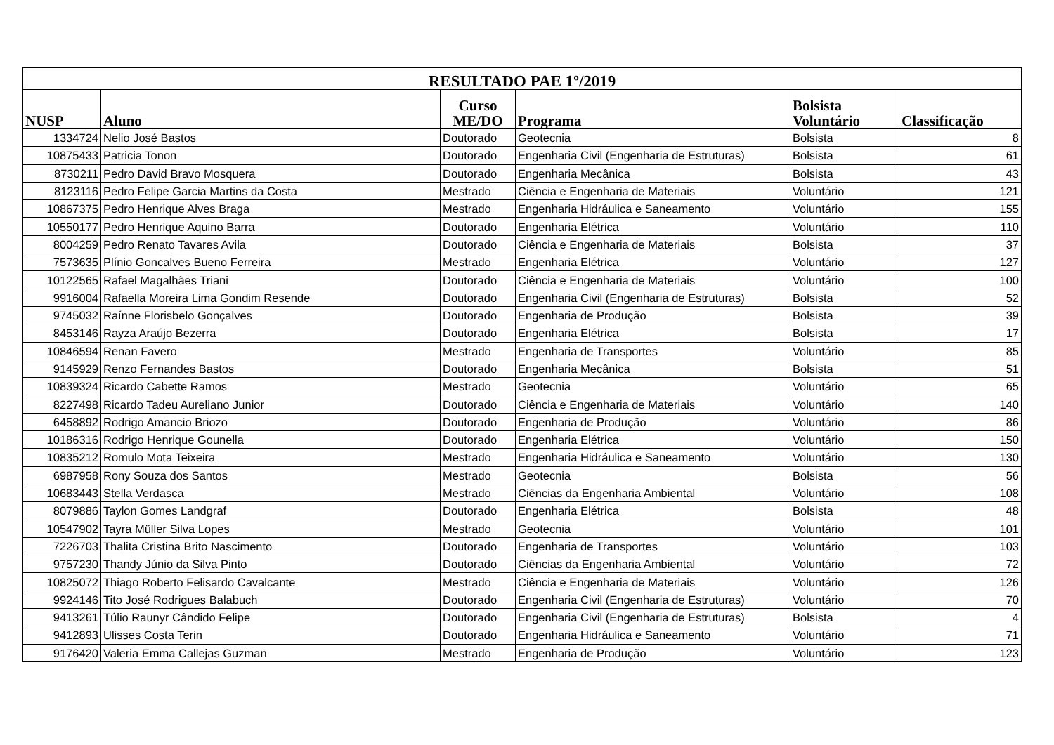| RESULTADO PAE 1º/2019 | | | | | |
| --- | --- | --- | --- | --- | --- |
| NUSP | Aluno | Curso ME/DO | Programa | Bolsista Voluntário | Classificação |
| 1334724 | Nelio José Bastos | Doutorado | Geotecnia | Bolsista | 8 |
| 10875433 | Patricia Tonon | Doutorado | Engenharia Civil (Engenharia de Estruturas) | Bolsista | 61 |
| 8730211 | Pedro David Bravo Mosquera | Doutorado | Engenharia Mecânica | Bolsista | 43 |
| 8123116 | Pedro Felipe Garcia Martins da Costa | Mestrado | Ciência e Engenharia de Materiais | Voluntário | 121 |
| 10867375 | Pedro Henrique Alves Braga | Mestrado | Engenharia Hidráulica e Saneamento | Voluntário | 155 |
| 10550177 | Pedro Henrique Aquino Barra | Doutorado | Engenharia Elétrica | Voluntário | 110 |
| 8004259 | Pedro Renato Tavares Avila | Doutorado | Ciência e Engenharia de Materiais | Bolsista | 37 |
| 7573635 | Plínio Goncalves Bueno Ferreira | Mestrado | Engenharia Elétrica | Voluntário | 127 |
| 10122565 | Rafael Magalhães Triani | Doutorado | Ciência e Engenharia de Materiais | Voluntário | 100 |
| 9916004 | Rafaella Moreira Lima Gondim Resende | Doutorado | Engenharia Civil (Engenharia de Estruturas) | Bolsista | 52 |
| 9745032 | Raínne Florisbelo Gonçalves | Doutorado | Engenharia de Produção | Bolsista | 39 |
| 8453146 | Rayza Araújo Bezerra | Doutorado | Engenharia Elétrica | Bolsista | 17 |
| 10846594 | Renan Favero | Mestrado | Engenharia de Transportes | Voluntário | 85 |
| 9145929 | Renzo Fernandes Bastos | Doutorado | Engenharia Mecânica | Bolsista | 51 |
| 10839324 | Ricardo Cabette Ramos | Mestrado | Geotecnia | Voluntário | 65 |
| 8227498 | Ricardo Tadeu Aureliano Junior | Doutorado | Ciência e Engenharia de Materiais | Voluntário | 140 |
| 6458892 | Rodrigo Amancio Briozo | Doutorado | Engenharia de Produção | Voluntário | 86 |
| 10186316 | Rodrigo Henrique Gounella | Doutorado | Engenharia Elétrica | Voluntário | 150 |
| 10835212 | Romulo Mota Teixeira | Mestrado | Engenharia Hidráulica e Saneamento | Voluntário | 130 |
| 6987958 | Rony Souza dos Santos | Mestrado | Geotecnia | Bolsista | 56 |
| 10683443 | Stella Verdasca | Mestrado | Ciências da Engenharia Ambiental | Voluntário | 108 |
| 8079886 | Taylon Gomes Landgraf | Doutorado | Engenharia Elétrica | Bolsista | 48 |
| 10547902 | Tayra Müller Silva Lopes | Mestrado | Geotecnia | Voluntário | 101 |
| 7226703 | Thalita Cristina Brito Nascimento | Doutorado | Engenharia de Transportes | Voluntário | 103 |
| 9757230 | Thandy Júnio da Silva Pinto | Doutorado | Ciências da Engenharia Ambiental | Voluntário | 72 |
| 10825072 | Thiago Roberto Felisardo Cavalcante | Mestrado | Ciência e Engenharia de Materiais | Voluntário | 126 |
| 9924146 | Tito José Rodrigues Balabuch | Doutorado | Engenharia Civil (Engenharia de Estruturas) | Voluntário | 70 |
| 9413261 | Túlio Raunyr Cândido Felipe | Doutorado | Engenharia Civil (Engenharia de Estruturas) | Bolsista | 4 |
| 9412893 | Ulisses Costa Terin | Doutorado | Engenharia Hidráulica e Saneamento | Voluntário | 71 |
| 9176420 | Valeria Emma Callejas Guzman | Mestrado | Engenharia de Produção | Voluntário | 123 |